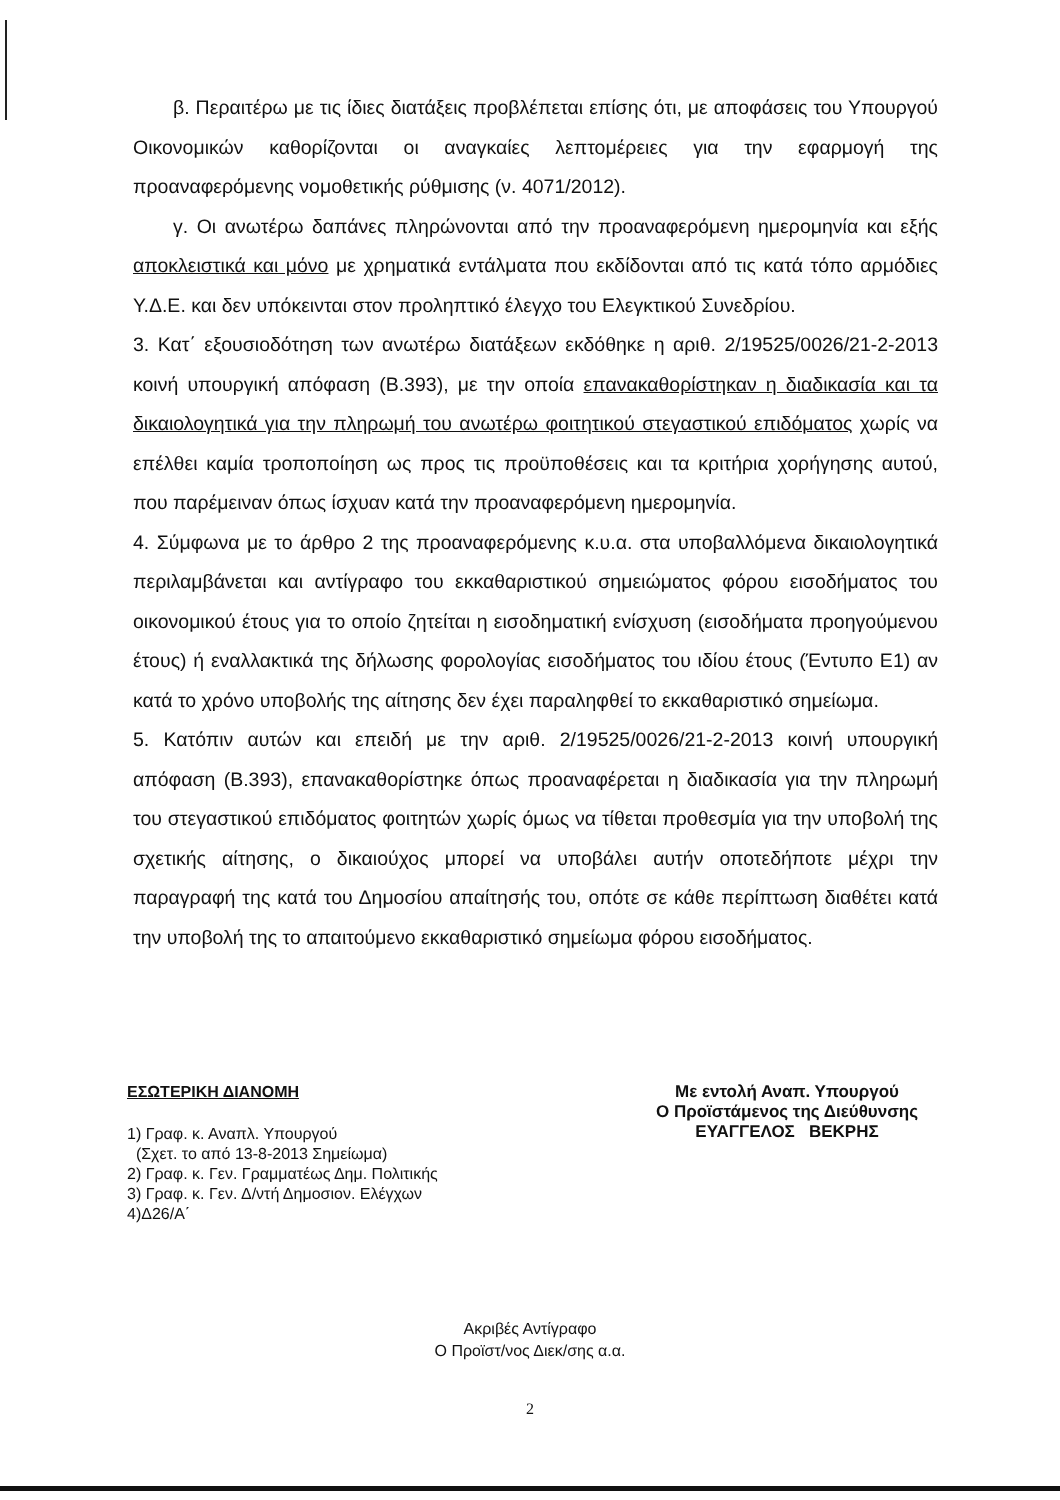β. Περαιτέρω με τις ίδιες διατάξεις προβλέπεται επίσης ότι, με αποφάσεις του Υπουργού Οικονομικών καθορίζονται οι αναγκαίες λεπτομέρειες για την εφαρμογή της προαναφερόμενης νομοθετικής ρύθμισης (ν. 4071/2012).
γ. Οι ανωτέρω δαπάνες πληρώνονται από την προαναφερόμενη ημερομηνία και εξής αποκλειστικά και μόνο με χρηματικά εντάλματα που εκδίδονται από τις κατά τόπο αρμόδιες Υ.Δ.Ε. και δεν υπόκεινται στον προληπτικό έλεγχο του Ελεγκτικού Συνεδρίου.
3. Κατ΄ εξουσιοδότηση των ανωτέρω διατάξεων εκδόθηκε η αριθ. 2/19525/0026/21-2-2013 κοινή υπουργική απόφαση (Β.393), με την οποία επανακαθορίστηκαν η διαδικασία και τα δικαιολογητικά για την πληρωμή του ανωτέρω φοιτητικού στεγαστικού επιδόματος χωρίς να επέλθει καμία τροποποίηση ως προς τις προϋποθέσεις και τα κριτήρια χορήγησης αυτού, που παρέμειναν όπως ίσχυαν κατά την προαναφερόμενη ημερομηνία.
4. Σύμφωνα με το άρθρο 2 της προαναφερόμενης κ.υ.α. στα υποβαλλόμενα δικαιολογητικά περιλαμβάνεται και αντίγραφο του εκκαθαριστικού σημειώματος φόρου εισοδήματος του οικονομικού έτους για το οποίο ζητείται η εισοδηματική ενίσχυση (εισοδήματα προηγούμενου έτους) ή εναλλακτικά της δήλωσης φορολογίας εισοδήματος του ιδίου έτους (Έντυπο Ε1) αν κατά το χρόνο υποβολής της αίτησης δεν έχει παραληφθεί το εκκαθαριστικό σημείωμα.
5. Κατόπιν αυτών και επειδή με την αριθ. 2/19525/0026/21-2-2013 κοινή υπουργική απόφαση (Β.393), επανακαθορίστηκε όπως προαναφέρεται η διαδικασία για την πληρωμή του στεγαστικού επιδόματος φοιτητών χωρίς όμως να τίθεται προθεσμία για την υποβολή της σχετικής αίτησης, ο δικαιούχος μπορεί να υποβάλει αυτήν οποτεδήποτε μέχρι την παραγραφή της κατά του Δημοσίου απαίτησής του, οπότε σε κάθε περίπτωση διαθέτει κατά την υποβολή της το απαιτούμενο εκκαθαριστικό σημείωμα φόρου εισοδήματος.
ΕΣΩΤΕΡΙΚΗ ΔΙΑΝΟΜΗ
1) Γραφ. κ. Αναπλ. Υπουργού
(Σχετ. το από 13-8-2013 Σημείωμα)
2) Γραφ. κ. Γεν. Γραμματέως Δημ. Πολιτικής
3) Γραφ. κ. Γεν. Δ/ντή Δημοσιον. Ελέγχων
4)Δ26/Α΄
Με εντολή Αναπ. Υπουργού
Ο Προϊστάμενος της Διεύθυνσης
ΕΥΑΓΓΕΛΟΣ ΒΕΚΡΗΣ
Ακριβές Αντίγραφο
Ο Προϊστ/νος Διεκ/σης α.α.
2